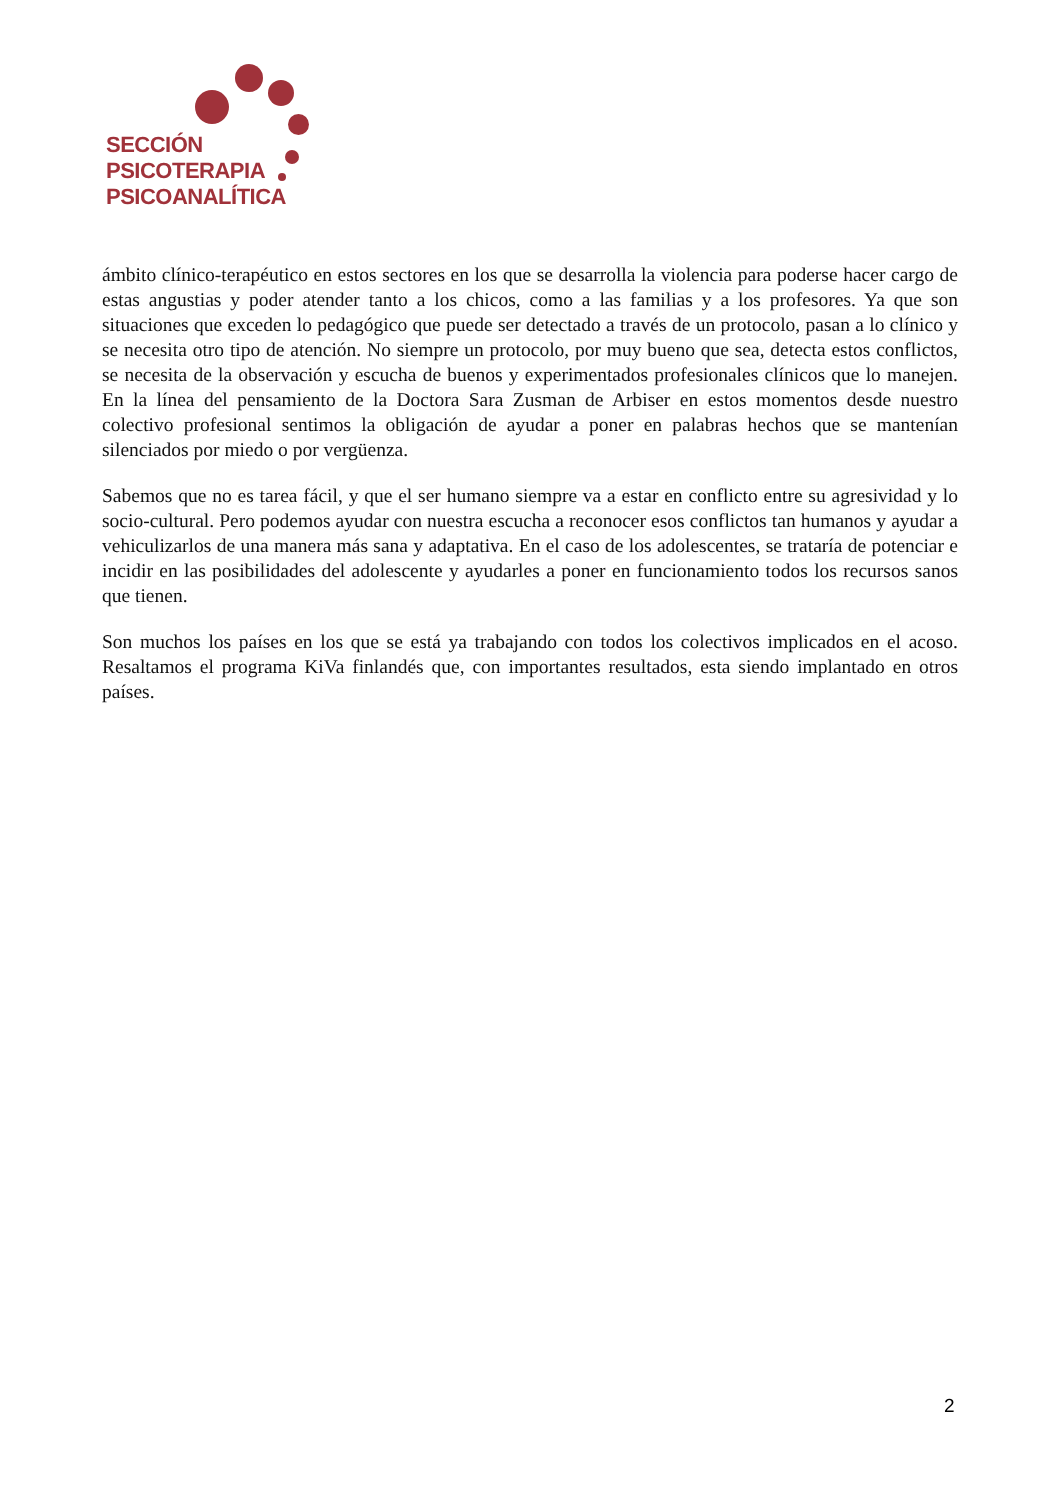SECCIÓN
PSICOTERAPIA
PSICOANALÍTICA
ámbito clínico-terapéutico en estos sectores en los que se desarrolla la violencia para poderse hacer cargo de estas angustias y poder atender tanto a los chicos, como a las familias y a los profesores. Ya que son situaciones que exceden lo pedagógico que puede ser detectado a través de un protocolo, pasan a lo clínico y se necesita otro tipo de atención. No siempre un protocolo, por muy bueno que sea, detecta estos conflictos, se necesita de la observación y escucha de buenos y experimentados profesionales clínicos que lo manejen. En la línea del pensamiento de la Doctora Sara Zusman de Arbiser en estos momentos desde nuestro colectivo profesional sentimos la obligación de ayudar a poner en palabras hechos que se mantenían silenciados por miedo o por vergüenza.
Sabemos que no es tarea fácil, y que el ser humano siempre va a estar en conflicto entre su agresividad y lo socio-cultural. Pero podemos ayudar con nuestra escucha a reconocer esos conflictos tan humanos y ayudar a vehiculizarlos de una manera más sana y adaptativa. En el caso de los adolescentes, se trataría de potenciar e incidir en las posibilidades del adolescente y ayudarles a poner en funcionamiento todos los recursos sanos que tienen.
Son muchos los países en los que se está ya trabajando con todos los colectivos implicados en el acoso. Resaltamos el programa KiVa finlandés que, con importantes resultados, esta siendo implantado en otros países.
2